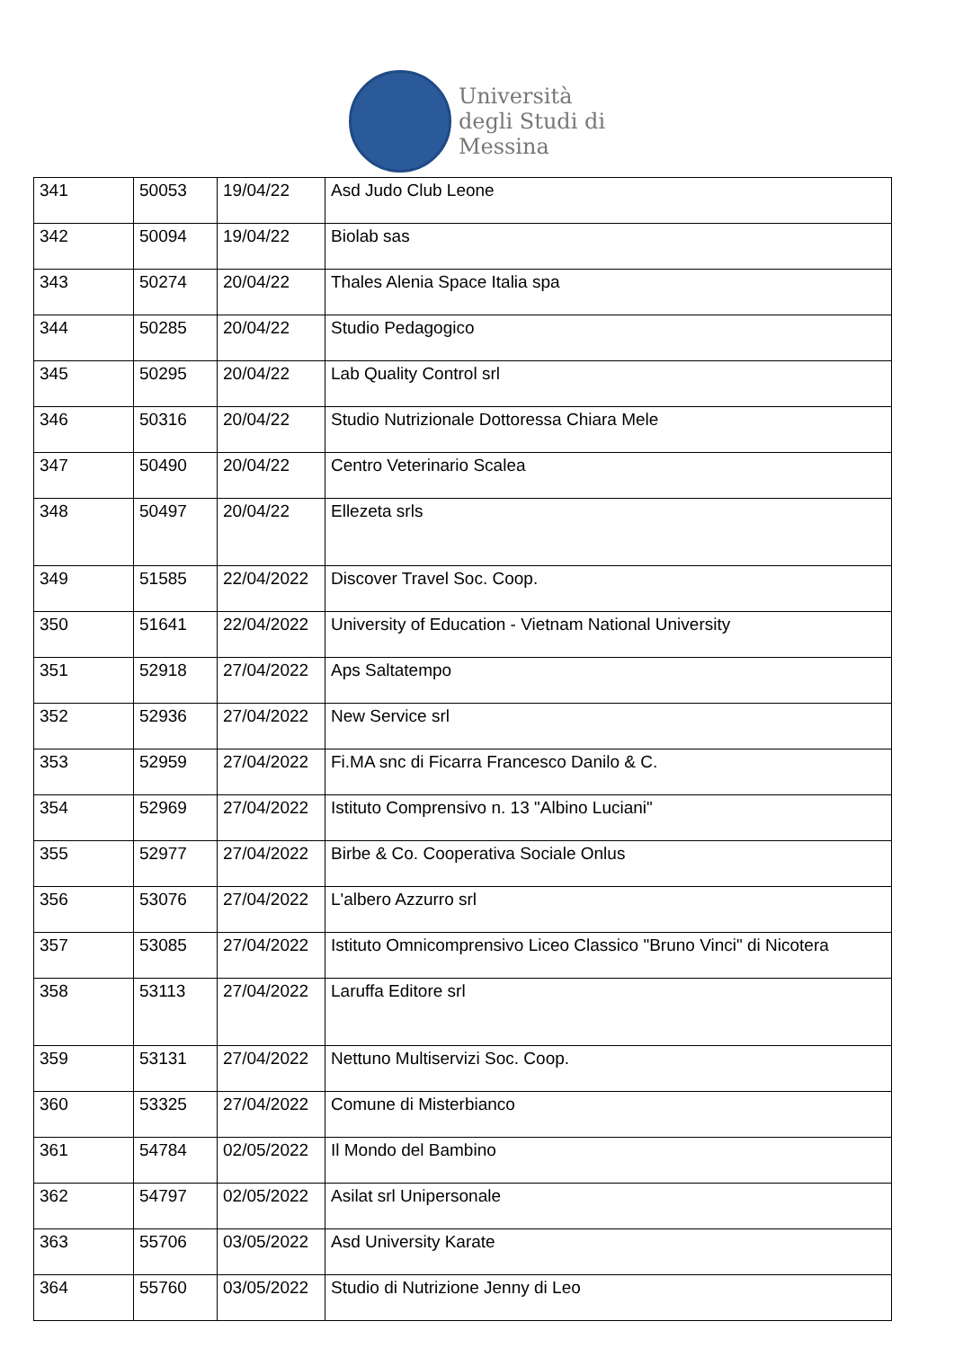Università
degli Studi di
Messina
| 341 | 50053 | 19/04/22 | Asd Judo Club Leone |
| 342 | 50094 | 19/04/22 | Biolab sas |
| 343 | 50274 | 20/04/22 | Thales Alenia Space Italia spa |
| 344 | 50285 | 20/04/22 | Studio Pedagogico |
| 345 | 50295 | 20/04/22 | Lab Quality Control srl |
| 346 | 50316 | 20/04/22 | Studio Nutrizionale Dottoressa Chiara Mele |
| 347 | 50490 | 20/04/22 | Centro Veterinario Scalea |
| 348 | 50497 | 20/04/22 | Ellezeta srls |
| 349 | 51585 | 22/04/2022 | Discover Travel Soc. Coop. |
| 350 | 51641 | 22/04/2022 | University of Education - Vietnam National University |
| 351 | 52918 | 27/04/2022 | Aps Saltatempo |
| 352 | 52936 | 27/04/2022 | New Service srl |
| 353 | 52959 | 27/04/2022 | Fi.MA snc di Ficarra Francesco Danilo & C. |
| 354 | 52969 | 27/04/2022 | Istituto Comprensivo n. 13 "Albino Luciani" |
| 355 | 52977 | 27/04/2022 | Birbe & Co. Cooperativa Sociale Onlus |
| 356 | 53076 | 27/04/2022 | L'albero Azzurro srl |
| 357 | 53085 | 27/04/2022 | Istituto Omnicomprensivo Liceo Classico "Bruno Vinci" di Nicotera |
| 358 | 53113 | 27/04/2022 | Laruffa Editore srl |
| 359 | 53131 | 27/04/2022 | Nettuno Multiservizi Soc. Coop. |
| 360 | 53325 | 27/04/2022 | Comune di Misterbianco |
| 361 | 54784 | 02/05/2022 | Il Mondo del Bambino |
| 362 | 54797 | 02/05/2022 | Asilat srl Unipersonale |
| 363 | 55706 | 03/05/2022 | Asd University Karate |
| 364 | 55760 | 03/05/2022 | Studio di Nutrizione Jenny di Leo |